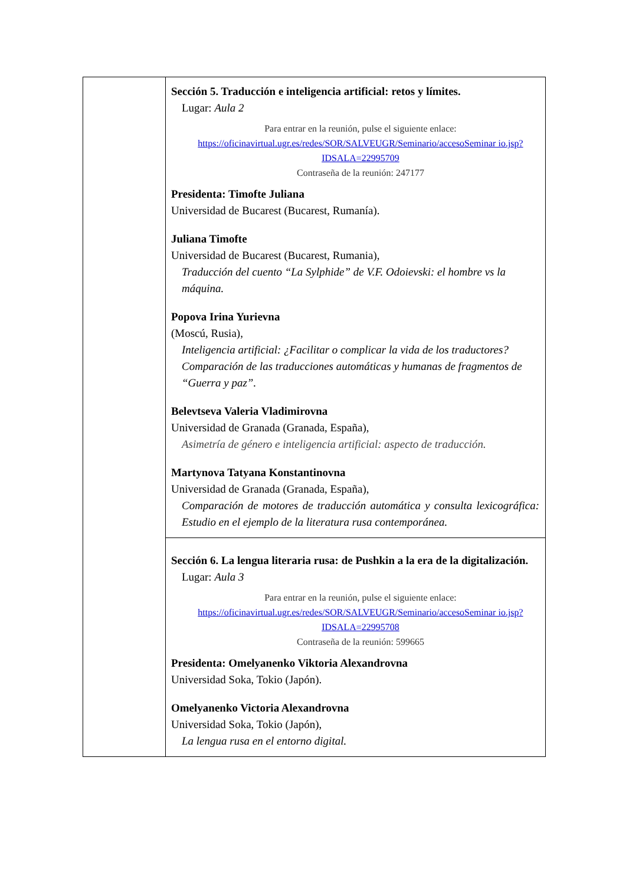| | Sección 5. Traducción e inteligencia artificial: retos y límites. Lugar: Aula 2 Para entrar en la reunión, pulse el siguiente enlace: https://oficinavirtual.ugr.es/redes/SOR/SALVEUGR/Seminario/accesoSeminar io.jsp?IDSALA=22995709 Contraseña de la reunión: 247177 Presidenta: Timofte Juliana Universidad de Bucarest (Bucarest, Rumanía). Juliana Timofte Universidad de Bucarest (Bucarest, Rumania), Traducción del cuento “La Sylphide” de V.F. Odoievski: el hombre vs la máquina. Popova Irina Yurievna (Moscú, Rusia), Inteligencia artificial: ¿Facilitar o complicar la vida de los traductores? Comparación de las traducciones automáticas y humanas de fragmentos de “Guerra y paz”. Belevtseva Valeria Vladimirovna Universidad de Granada (Granada, España), Asimetría de género e inteligencia artificial: aspecto de traducción. Martynova Tatyana Konstantinovna Universidad de Granada (Granada, España), Comparación de motores de traducción automática y consulta lexicográfica: Estudio en el ejemplo de la literatura rusa contemporánea. |
| | Sección 6. La lengua literaria rusa: de Pushkin a la era de la digitalización. Lugar: Aula 3 Para entrar en la reunión, pulse el siguiente enlace: https://oficinavirtual.ugr.es/redes/SOR/SALVEUGR/Seminario/accesoSeminar io.jsp?IDSALA=22995708 Contraseña de la reunión: 599665 Presidenta: Omelyanenko Viktoria Alexandrovna Universidad Soka, Tokio (Japón). Omelyanenko Victoria Alexandrovna Universidad Soka, Tokio (Japón), La lengua rusa en el entorno digital. |